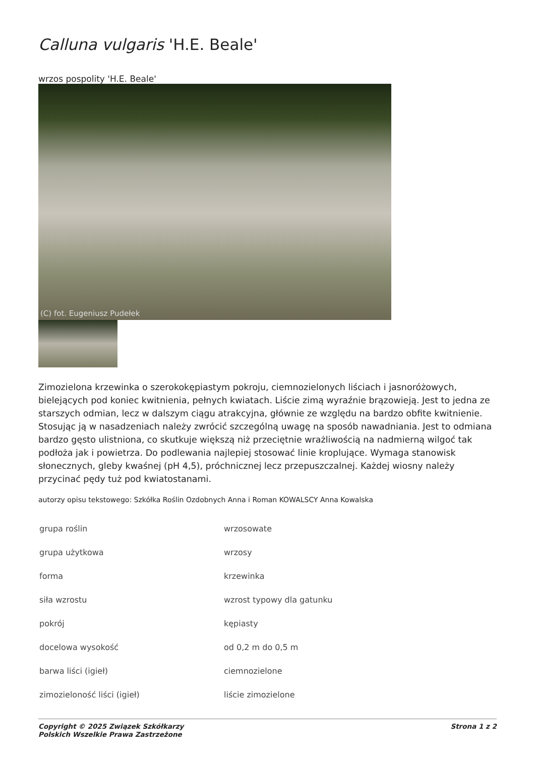Calluna vulgaris 'H.E. Beale'
wrzos pospolity 'H.E. Beale'
(C) fot. Eugeniusz Pudełek
Zimozielona krzewinka o szerokokępiastym pokroju, ciemnozielonych liściach i jasnoróżowych, bielejących pod koniec kwitnienia, pełnych kwiatach. Liście zimą wyraźnie brązowieją. Jest to jedna ze starszych odmian, lecz w dalszym ciągu atrakcyjna, głównie ze względu na bardzo obfite kwitnienie. Stosując ją w nasadzeniach należy zwrócić szczególną uwagę na sposób nawadniania. Jest to odmiana bardzo gęsto ulistniona, co skutkuje większą niż przeciętnie wrażliwością na nadmierną wilgoć tak podłoża jak i powietrza. Do podlewania najlepiej stosować linie kroplujące. Wymaga stanowisk słonecznych, gleby kwaśnej (pH 4,5), próchnicznej lecz przepuszczalnej. Każdej wiosny należy przycinać pędy tuż pod kwiatostanami.
autorzy opisu tekstowego: Szkółka Roślin Ozdobnych Anna i Roman KOWALSCY Anna Kowalska
| grupa roślin | wrzosowate |
| grupa użytkowa | wrzosy |
| forma | krzewinka |
| siła wzrostu | wzrost typowy dla gatunku |
| pokrój | kępiasty |
| docelowa wysokość | od 0,2 m do 0,5 m |
| barwa liści (igieł) | ciemnozielone |
| zimozieloność liści (igieł) | liście zimozielone |
Copyright © 2025 Związek Szkółkarzy
Polskich Wszelkie Prawa Zastrzeżone Strona 1 z 2